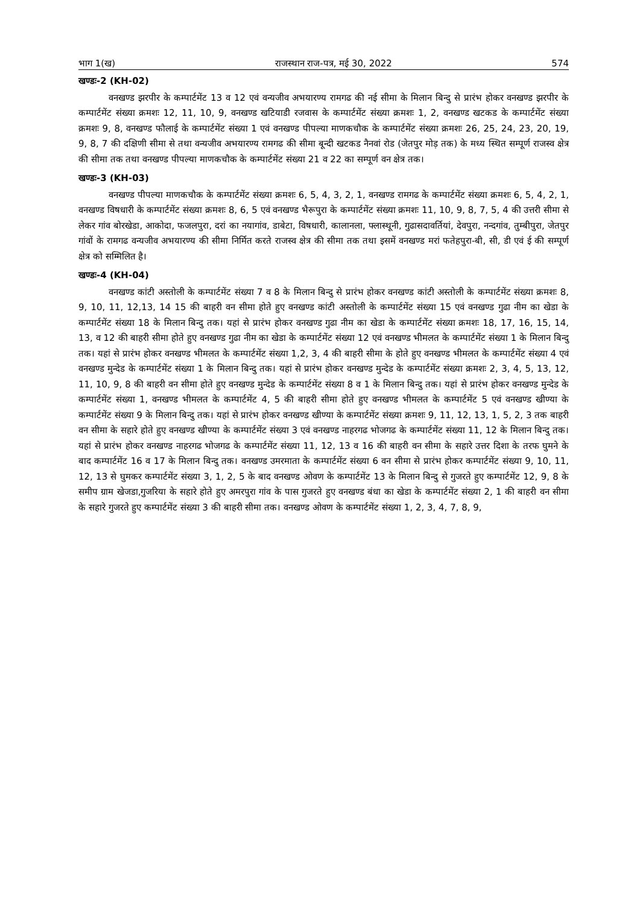भाग 1(ख) राजस्थान राज-पत्र, मई 30, 2022 574
खण्डः-2 (KH-02)
वनखण्ड झरपीर के कम्पार्टमेंट 13 व 12 एवं वन्यजीव अभयारण्य रामगढ की नई सीमा के मिलान बिन्दु से प्रारंभ होकर वनखण्ड झरपीर के कम्पार्टमेंट संख्या क्रमशः 12, 11, 10, 9, वनखण्ड खटियाडी रजवास के कम्पार्टमेंट संख्या क्रमशः 1, 2, वनखण्ड खटकड के कम्पार्टमेंट संख्या क्रमशः 9, 8, वनखण्ड फौलाई के कम्पार्टमेंट संख्या 1 एवं वनखण्ड पीपल्या माणकचौक के कम्पार्टमेंट संख्या क्रमशः 26, 25, 24, 23, 20, 19, 9, 8, 7 की दक्षिणी सीमा से तथा वन्यजीव अभयारण्य रामगढ की सीमा बून्दी खटकड नैनवां रोड (जेतपुर मोड़ तक) के मध्य स्थित सम्पूर्ण राजस्व क्षेत्र की सीमा तक तथा वनखण्ड पीपल्या माणकचौक के कम्पार्टमेंट संख्या 21 व 22 का सम्पूर्ण वन क्षेत्र तक।
खण्डः-3 (KH-03)
वनखण्ड पीपल्या माणकचौक के कम्पार्टमेंट संख्या क्रमशः 6, 5, 4, 3, 2, 1, वनखण्ड रामगढ के कम्पार्टमेंट संख्या क्रमशः 6, 5, 4, 2, 1, वनखण्ड विषधारी के कम्पार्टमेंट संख्या क्रमशः 8, 6, 5 एवं वनखण्ड भैरूपुरा के कम्पार्टमेंट संख्या क्रमशः 11, 10, 9, 8, 7, 5, 4 की उत्तरी सीमा से लेकर गांव बोरखेडा, आकोदा, फजलपुरा, दरां का नयागांव, डाबेटा, विषधारी, कालानला, फ्लास्थूनी, गुढासदावर्तियां, देवपुरा, नन्दगांव, तुम्बीपुरा, जेतपुर गांवों के रामगढ वन्यजीव अभयारण्य की सीमा निर्मित करते राजस्व क्षेत्र की सीमा तक तथा इसमें वनखण्ड मरां फतेहपुरा-बी, सी, डी एवं ई की सम्पूर्ण क्षेत्र को सम्मिलित है।
खण्डः-4 (KH-04)
वनखण्ड कांटी अस्तोली के कम्पार्टमेंट संख्या 7 व 8 के मिलान बिन्दु से प्रारंभ होकर वनखण्ड कांटी अस्तोली के कम्पार्टमेंट संख्या क्रमशः 8, 9, 10, 11, 12,13, 14 15 की बाहरी वन सीमा होते हुए वनखण्ड कांटी अस्तोली के कम्पार्टमेंट संख्या 15 एवं वनखण्ड गुढा नीम का खेडा के कम्पार्टमेंट संख्या 18 के मिलान बिन्दु तक। यहां से प्रारंभ होकर वनखण्ड गुढा नीम का खेडा के कम्पार्टमेंट संख्या क्रमशः 18, 17, 16, 15, 14, 13, व 12 की बाहरी सीमा होते हुए वनखण्ड गुढा नीम का खेडा के कम्पार्टमेंट संख्या 12 एवं वनखण्ड भीमलत के कम्पार्टमेंट संख्या 1 के मिलान बिन्दु तक। यहां से प्रारंभ होकर वनखण्ड भीमलत के कम्पार्टमेंट संख्या 1,2, 3, 4 की बाहरी सीमा के होते हुए वनखण्ड भीमलत के कम्पार्टमेंट संख्या 4 एवं वनखण्ड मुन्देड के कम्पार्टमेंट संख्या 1 के मिलान बिन्दु तक। यहां से प्रारंभ होकर वनखण्ड मुन्देड के कम्पार्टमेंट संख्या क्रमशः 2, 3, 4, 5, 13, 12, 11, 10, 9, 8 की बाहरी वन सीमा होते हुए वनखण्ड मुन्देड के कम्पार्टमेंट संख्या 8 व 1 के मिलान बिन्दु तक। यहां से प्रारंभ होकर वनखण्ड मुन्देड के कम्पार्टमेंट संख्या 1, वनखण्ड भीमलत के कम्पार्टमेंट 4, 5 की बाहरी सीमा होते हुए वनखण्ड भीमलत के कम्पार्टमेंट 5 एवं वनखण्ड खीण्या के कम्पार्टमेंट संख्या 9 के मिलान बिन्दु तक। यहां से प्रारंभ होकर वनखण्ड खीण्या के कम्पार्टमेंट संख्या क्रमशः 9, 11, 12, 13, 1, 5, 2, 3 तक बाहरी वन सीमा के सहारे होते हुए वनखण्ड खीण्या के कम्पार्टमेंट संख्या 3 एवं वनखण्ड नाहरगढ भोजगढ के कम्पार्टमेंट संख्या 11, 12 के मिलान बिन्दु तक। यहां से प्रारंभ होकर वनखण्ड नाहरगढ भोजगढ के कम्पार्टमेंट संख्या 11, 12, 13 व 16 की बाहरी वन सीमा के सहारे उत्तर दिशा के तरफ घुमने के बाद कम्पार्टमेंट 16 व 17 के मिलान बिन्दु तक। वनखण्ड उमरमाता के कम्पार्टमेंट संख्या 6 वन सीमा से प्रारंभ होकर कम्पार्टमेंट संख्या 9, 10, 11, 12, 13 से घुमकर कम्पार्टमेंट संख्या 3, 1, 2, 5 के बाद वनखण्ड ओवण के कम्पार्टमेंट 13 के मिलान बिन्दु से गुजरते हुए कम्पार्टमेंट 12, 9, 8 के समीप ग्राम खेजडा,गुजरिया के सहारे होते हुए अमरपुरा गांव के पास गुजरते हुए वनखण्ड बंधा का खेडा के कम्पार्टमेंट संख्या 2, 1 की बाहरी वन सीमा के सहारे गुजरते हुए कम्पार्टमेंट संख्या 3 की बाहरी सीमा तक। वनखण्ड ओवण के कम्पार्टमेंट संख्या 1, 2, 3, 4, 7, 8, 9,